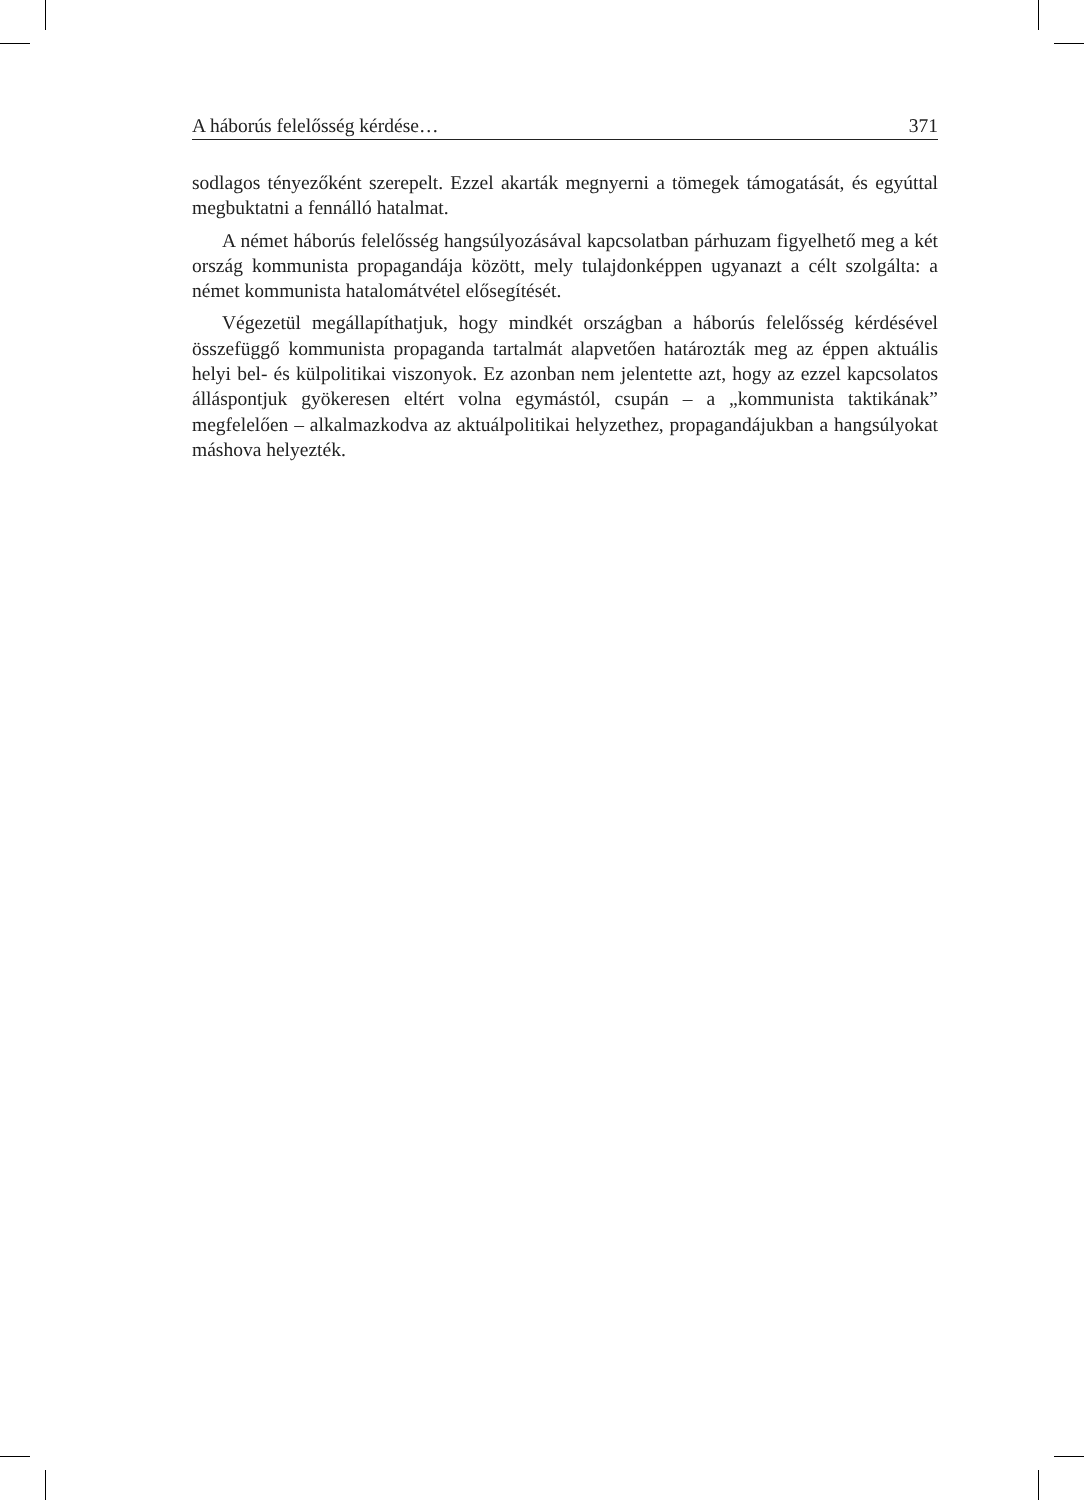A háborús felelősség kérdése… 371
sodlagos tényezőként szerepelt. Ezzel akarták megnyerni a tömegek támogatását, és egyúttal megbuktatni a fennálló hatalmat.
A német háborús felelősség hangsúlyozásával kapcsolatban párhuzam figyelhető meg a két ország kommunista propagandája között, mely tulajdonképpen ugyanazt a célt szolgálta: a német kommunista hatalomátvétel elősegítését.
Végezetül megállapíthatjuk, hogy mindkét országban a háborús felelősség kérdésével összefüggő kommunista propaganda tartalmát alapvetően határozták meg az éppen aktuális helyi bel- és külpolitikai viszonyok. Ez azonban nem jelentette azt, hogy az ezzel kapcsolatos álláspontjuk gyökeresen eltért volna egymástól, csupán – a „kommunista taktikának” megfelelően – alkalmazkodva az aktuálpolitikai helyzethez, propagandájukban a hangsúlyokat máshova helyezték.